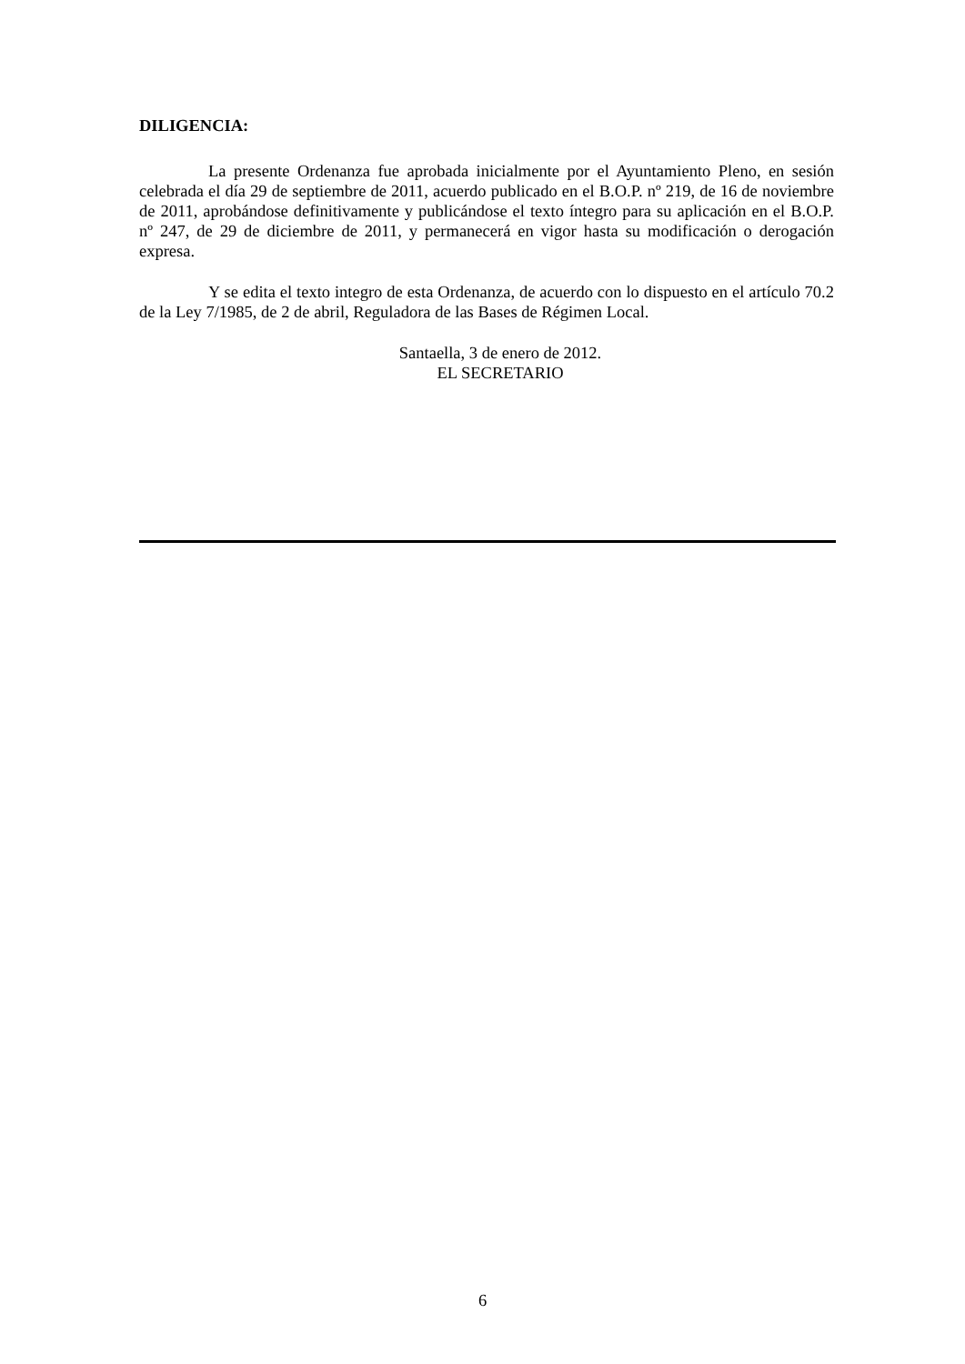DILIGENCIA:
La presente Ordenanza fue aprobada inicialmente por el Ayuntamiento Pleno, en sesión celebrada el día 29 de septiembre de 2011, acuerdo publicado en el B.O.P. nº 219, de 16 de noviembre de 2011, aprobándose definitivamente y publicándose el texto íntegro para su aplicación en el B.O.P. nº 247, de 29 de diciembre de 2011, y permanecerá en vigor hasta su modificación o derogación expresa.
Y se edita el texto integro de esta Ordenanza, de acuerdo con lo dispuesto en el artículo 70.2 de la Ley 7/1985, de 2 de abril, Reguladora de las Bases de Régimen Local.
Santaella, 3 de enero de 2012.
EL SECRETARIO
6